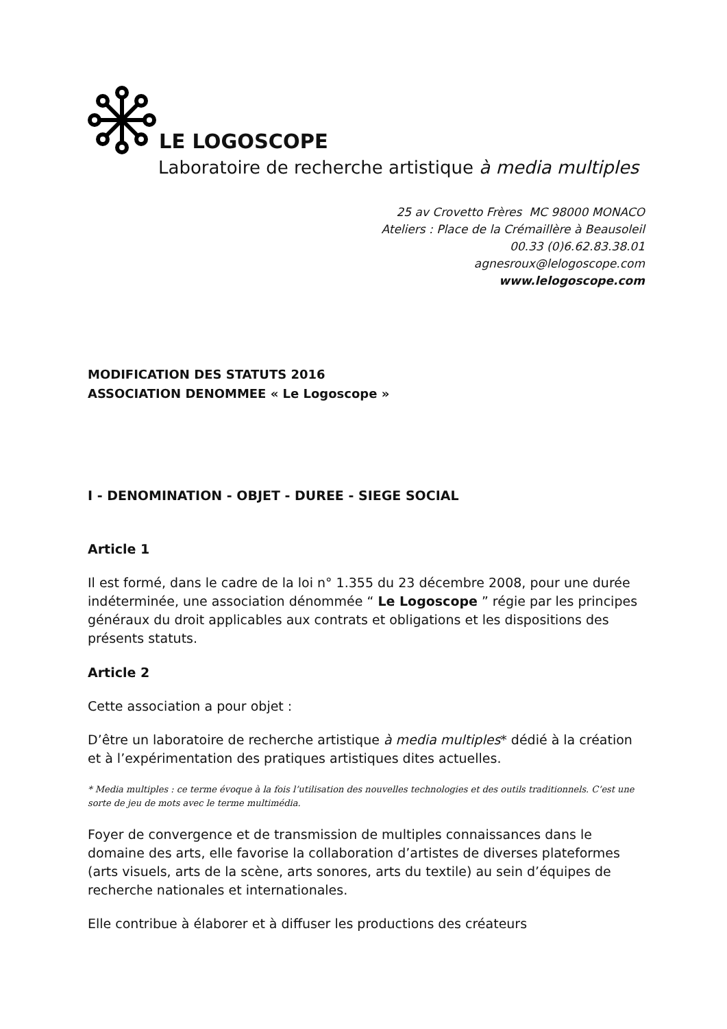LE LOGOSCOPE
Laboratoire de recherche artistique à media multiples
25 av Crovetto Frères MC 98000 MONACO
Ateliers : Place de la Crémaillère à Beausoleil
00.33 (0)6.62.83.38.01
agnesroux@lelogoscope.com
www.lelogoscope.com
MODIFICATION DES STATUTS 2016
ASSOCIATION DENOMMEE « Le Logoscope »
I - DENOMINATION - OBJET - DUREE - SIEGE SOCIAL
Article 1
Il est formé, dans le cadre de la loi n° 1.355 du 23 décembre 2008, pour une durée indéterminée, une association dénommée “ Le Logoscope ” régie par les principes généraux du droit applicables aux contrats et obligations et les dispositions des présents statuts.
Article 2
Cette association a pour objet :
D’être un laboratoire de recherche artistique à media multiples* dédié à la création et à l’expérimentation des pratiques artistiques dites actuelles.
* Media multiples : ce terme évoque à la fois l’utilisation des nouvelles technologies et des outils traditionnels. C’est une sorte de jeu de mots avec le terme multimédia.
Foyer de convergence et de transmission de multiples connaissances dans le domaine des arts, elle favorise la collaboration d’artistes de diverses plateformes (arts visuels, arts de la scène, arts sonores, arts du textile) au sein d’équipes de recherche nationales et internationales.
Elle contribue à élaborer et à diffuser les productions des créateurs